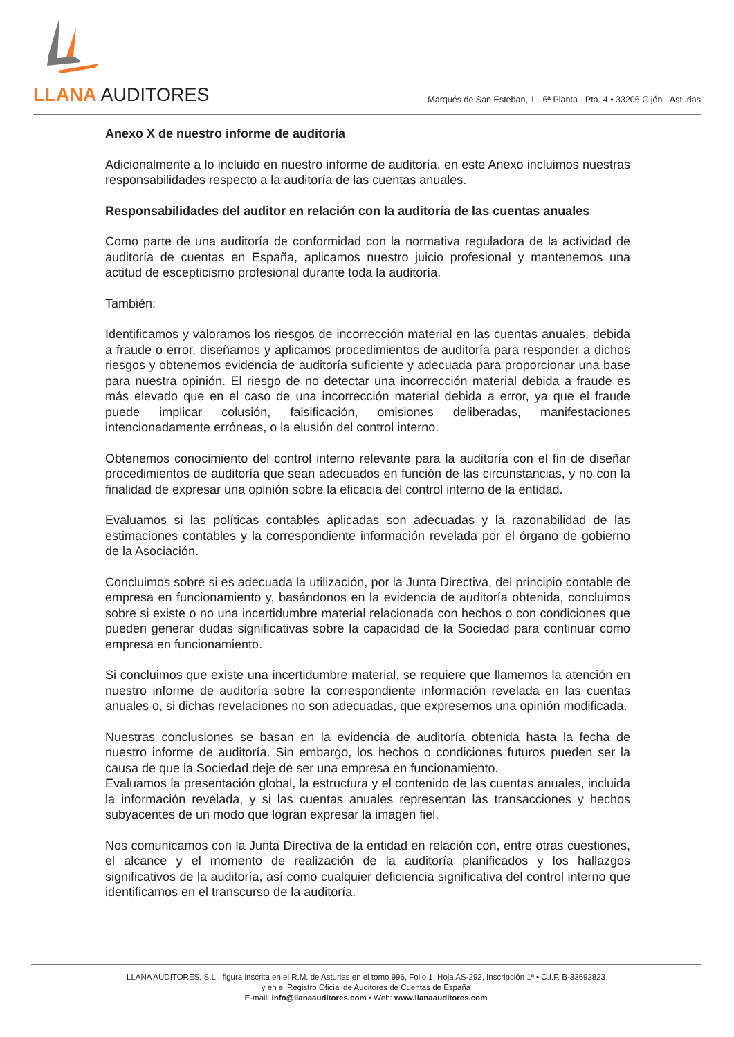LLANA AUDITORES
Marqués de San Esteban, 1 - 6ª Planta - Pta. 4 • 33206 Gijón - Asturias
Anexo X de nuestro informe de auditoría
Adicionalmente a lo incluido en nuestro informe de auditoría, en este Anexo incluimos nuestras responsabilidades respecto a la auditoría de las cuentas anuales.
Responsabilidades del auditor en relación con la auditoría de las cuentas anuales
Como parte de una auditoría de conformidad con la normativa reguladora de la actividad de auditoría de cuentas en España, aplicamos nuestro juicio profesional y mantenemos una actitud de escepticismo profesional durante toda la auditoría.
También:
Identificamos y valoramos los riesgos de incorrección material en las cuentas anuales, debida a fraude o error, diseñamos y aplicamos procedimientos de auditoría para responder a dichos riesgos y obtenemos evidencia de auditoría suficiente y adecuada para proporcionar una base para nuestra opinión. El riesgo de no detectar una incorrección material debida a fraude es más elevado que en el caso de una incorrección material debida a error, ya que el fraude puede implicar colusión, falsificación, omisiones deliberadas, manifestaciones intencionadamente erróneas, o la elusión del control interno.
Obtenemos conocimiento del control interno relevante para la auditoría con el fin de diseñar procedimientos de auditoría que sean adecuados en función de las circunstancias, y no con la finalidad de expresar una opinión sobre la eficacia del control interno de la entidad.
Evaluamos si las políticas contables aplicadas son adecuadas y la razonabilidad de las estimaciones contables y la correspondiente información revelada por el órgano de gobierno de la Asociación.
Concluimos sobre si es adecuada la utilización, por la Junta Directiva, del principio contable de empresa en funcionamiento y, basándonos en la evidencia de auditoría obtenida, concluimos sobre si existe o no una incertidumbre material relacionada con hechos o con condiciones que pueden generar dudas significativas sobre la capacidad de la Sociedad para continuar como empresa en funcionamiento.
Si concluimos que existe una incertidumbre material, se requiere que llamemos la atención en nuestro informe de auditoría sobre la correspondiente información revelada en las cuentas anuales o, si dichas revelaciones no son adecuadas, que expresemos una opinión modificada.
Nuestras conclusiones se basan en la evidencia de auditoría obtenida hasta la fecha de nuestro informe de auditoría. Sin embargo, los hechos o condiciones futuros pueden ser la causa de que la Sociedad deje de ser una empresa en funcionamiento.
Evaluamos la presentación global, la estructura y el contenido de las cuentas anuales, incluida la información revelada, y si las cuentas anuales representan las transacciones y hechos subyacentes de un modo que logran expresar la imagen fiel.
Nos comunicamos con la Junta Directiva de la entidad en relación con, entre otras cuestiones, el alcance y el momento de realización de la auditoría planificados y los hallazgos significativos de la auditoría, así como cualquier deficiencia significativa del control interno que identificamos en el transcurso de la auditoría.
LLANA AUDITORES, S.L., figura inscrita en el R.M. de Asturias en el tomo 996, Folio 1, Hoja AS-292, Inscripción 1ª • C.I.F. B-33692823
y en el Registro Oficial de Auditores de Cuentas de España
E-mail: info@llanaauditores.com • Web: www.llanaauditores.com